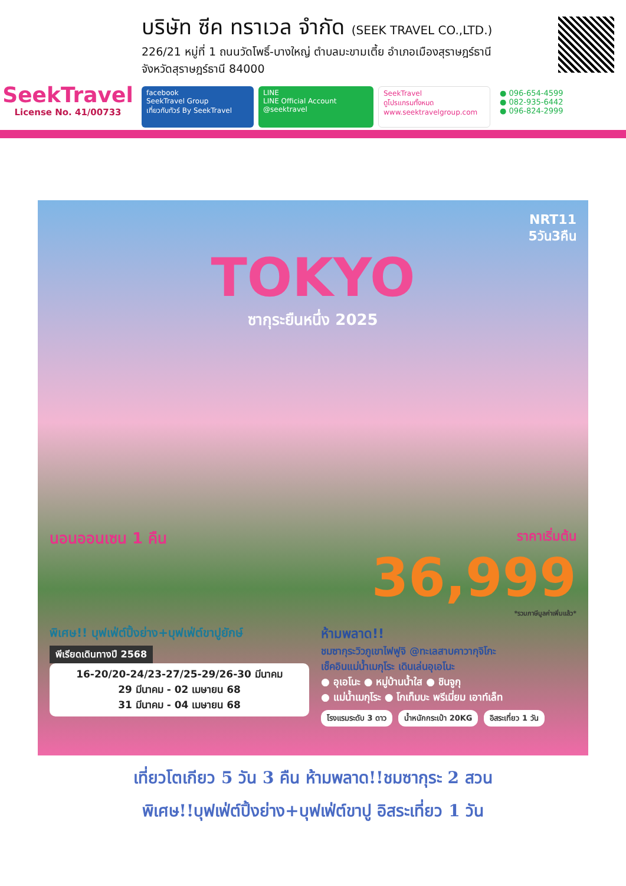SeekTravel
License No. 41/00733
บริษัท ซีค ทราเวล จำกัด (SEEK TRAVEL CO.,LTD.)
226/21 หมู่ที่ 1 ถนนวัดโพธิ์-บางใหญ่ ตำบลมะขามเตี้ย อำเภอเมืองสุราษฎร์ธานี
จังหวัดสุราษฎร์ธานี 84000
facebook
SeekTravel Group
เที่ยวกับทัวร์ By SeekTravel
LINE
LINE Official Account
@seektravel
SeekTravel
ดูโปรแกรมทั้งหมด
www.seektravelgroup.com
● 096-654-4599
● 082-935-6442
● 096-824-2999
NRT11
5วัน3คืน
TOKYO
ซากุระยืนหนึ่ง 2025
นอนออนเซน 1 คืน
ราคาเริ่มต้น
36,999
*รวมภาษีมูลค่าเพิ่มแล้ว*
พิเศษ!! บุฟเฟ่ต์ปิ้งย่าง+บุฟเฟ่ต์ขาปูยักษ์
พีเรียดเดินทางปี 2568
16-20/20-24/23-27/25-29/26-30 มีนาคม
29 มีนาคม - 02 เมษายน 68
31 มีนาคม - 04 เมษายน 68
ห้ามพลาด!!
ชมซากุระวิวภูเขาไฟฟูจิ @ทะเลสาบคาวากุจิโกะ
เช็คอินแม่น้ำเมกุโระ เดินเล่นอุเอโนะ
● อุเอโนะ ● หมู่บ้านน้ำใส ● ชินจูกุ
● แม่น้ำเมกุโระ ● โกเท็มบะ พรีเมี่ยม เอาท์เล็ท
โรงแรมระดับ 3 ดาว น้ำหนักกระเป๋า 20KG อิสระเที่ยว 1 วัน
เที่ยวโตเกียว 5 วัน 3 คืน ห้ามพลาด!!ชมซากุระ 2 สวน
พิเศษ!!บุฟเฟ่ต์ปิ้งย่าง+บุฟเฟ่ต์ขาปู อิสระเที่ยว 1 วัน